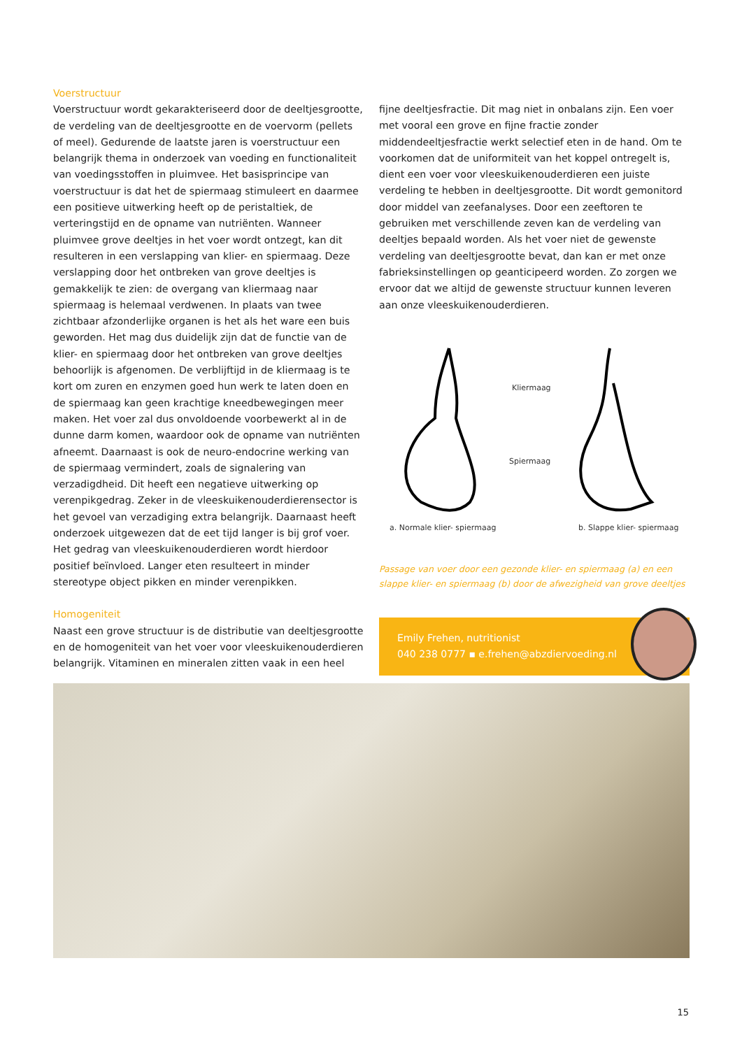Voerstructuur
Voerstructuur wordt gekarakteriseerd door de deeltjesgrootte, de verdeling van de deeltjesgrootte en de voervorm (pellets of meel). Gedurende de laatste jaren is voerstructuur een belangrijk thema in onderzoek van voeding en functionaliteit van voedingsstoffen in pluimvee. Het basisprincipe van voerstructuur is dat het de spiermaag stimuleert en daarmee een positieve uitwerking heeft op de peristaltiek, de verteringstijd en de opname van nutriënten. Wanneer pluimvee grove deeltjes in het voer wordt ontzegt, kan dit resulteren in een verslapping van klier- en spiermaag. Deze verslapping door het ontbreken van grove deeltjes is gemakkelijk te zien: de overgang van kliermaag naar spiermaag is helemaal verdwenen. In plaats van twee zichtbaar afzonderlijke organen is het als het ware een buis geworden. Het mag dus duidelijk zijn dat de functie van de klier- en spiermaag door het ontbreken van grove deeltjes behoorlijk is afgenomen. De verblijftijd in de kliermaag is te kort om zuren en enzymen goed hun werk te laten doen en de spiermaag kan geen krachtige kneedbewegingen meer maken. Het voer zal dus onvoldoende voorbewerkt al in de dunne darm komen, waardoor ook de opname van nutriënten afneemt. Daarnaast is ook de neuro-endocrine werking van de spiermaag vermindert, zoals de signalering van verzadigdheid. Dit heeft een negatieve uitwerking op verenpikgedrag. Zeker in de vleeskuikenouderdierensector is het gevoel van verzadiging extra belangrijk. Daarnaast heeft onderzoek uitgewezen dat de eet tijd langer is bij grof voer. Het gedrag van vleeskuikenouderdieren wordt hierdoor positief beïnvloed. Langer eten resulteert in minder stereotype object pikken en minder verenpikken.
Homogeniteit
Naast een grove structuur is de distributie van deeltjesgrootte en de homogeniteit van het voer voor vleeskuikenouderdieren belangrijk. Vitaminen en mineralen zitten vaak in een heel
fijne deeltjesfractie. Dit mag niet in onbalans zijn. Een voer met vooral een grove en fijne fractie zonder middendeeltjesfractie werkt selectief eten in de hand. Om te voorkomen dat de uniformiteit van het koppel ontregelt is, dient een voer voor vleeskuikenouderdieren een juiste verdeling te hebben in deeltjesgrootte. Dit wordt gemonitord door middel van zeefanalyses. Door een zeeftoren te gebruiken met verschillende zeven kan de verdeling van deeltjes bepaald worden. Als het voer niet de gewenste verdeling van deeltjesgrootte bevat, dan kan er met onze fabrieksinstellingen op geanticipeerd worden. Zo zorgen we ervoor dat we altijd de gewenste structuur kunnen leveren aan onze vleeskuikenouderdieren.
Kliermaag
Spiermaag
a. Normale klier- spiermaag
b. Slappe klier- spiermaag
Passage van voer door een gezonde klier- en spiermaag (a) en een slappe klier- en spiermaag (b) door de afwezigheid van grove deeltjes
Emily Frehen, nutritionist
040 238 0777 ▪ e.frehen@abzdiervoeding.nl
15